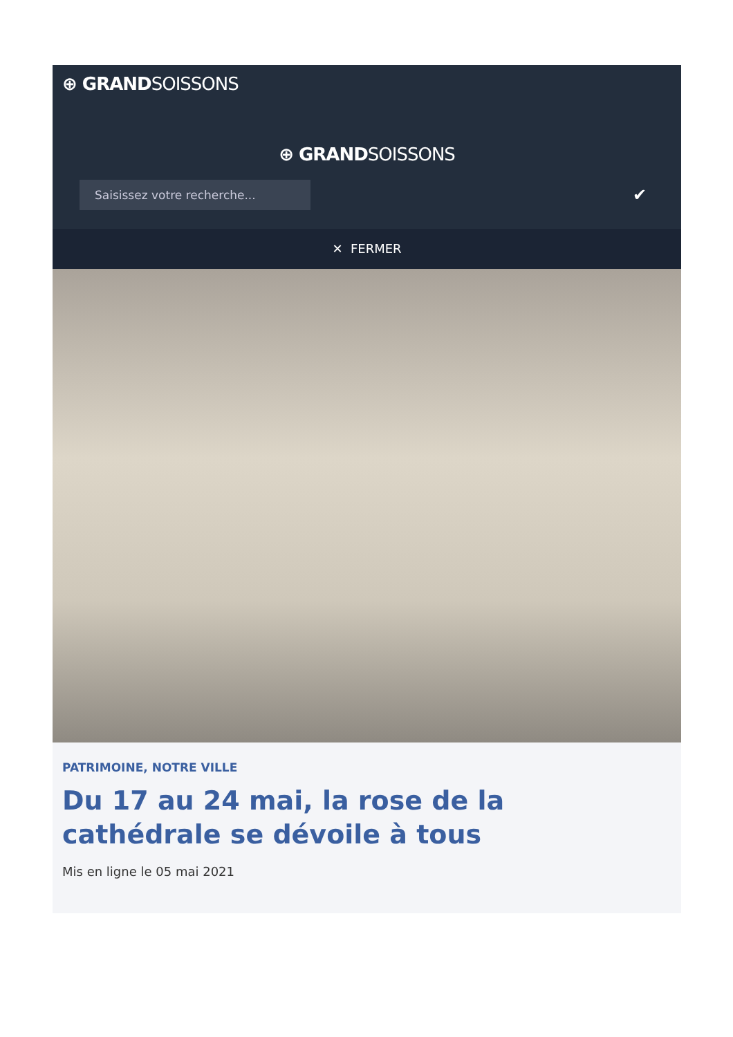⊕ GRANDSOISSONS
⊕ GRANDSOISSONS
Saisissez votre recherche...
✔
✕ FERMER
PATRIMOINE, NOTRE VILLE
Du 17 au 24 mai, la rose de la cathédrale se dévoile à tous
Mis en ligne le 05 mai 2021